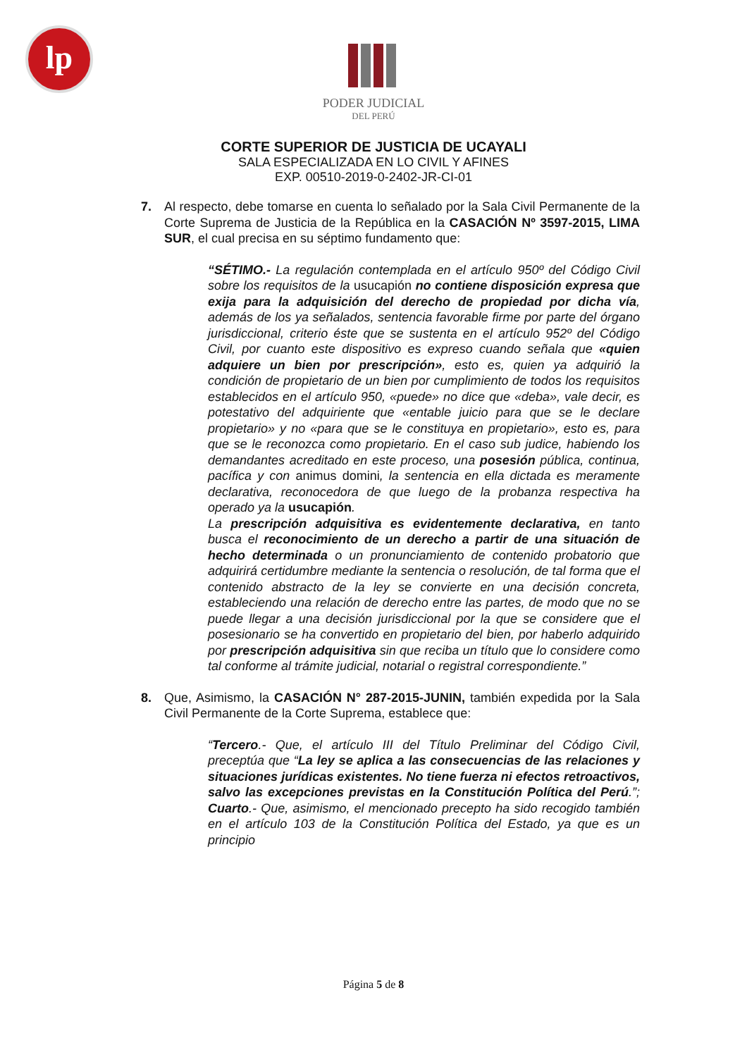lp
PODER JUDICIAL
DEL PERÚ
CORTE SUPERIOR DE JUSTICIA DE UCAYALI
SALA ESPECIALIZADA EN LO CIVIL Y AFINES
EXP. 00510-2019-0-2402-JR-CI-01
7. Al respecto, debe tomarse en cuenta lo señalado por la Sala Civil Permanente de la Corte Suprema de Justicia de la República en la CASACIÓN Nº 3597-2015, LIMA SUR, el cual precisa en su séptimo fundamento que:
“SÉTIMO.- La regulación contemplada en el artículo 950º del Código Civil sobre los requisitos de la usucapión no contiene disposición expresa que exija para la adquisición del derecho de propiedad por dicha vía, además de los ya señalados, sentencia favorable firme por parte del órgano jurisdiccional, criterio éste que se sustenta en el artículo 952º del Código Civil, por cuanto este dispositivo es expreso cuando señala que «quien adquiere un bien por prescripción», esto es, quien ya adquirió la condición de propietario de un bien por cumplimiento de todos los requisitos establecidos en el artículo 950, «puede» no dice que «deba», vale decir, es potestativo del adquiriente que «entable juicio para que se le declare propietario» y no «para que se le constituya en propietario», esto es, para que se le reconozca como propietario. En el caso sub judice, habiendo los demandantes acreditado en este proceso, una posesión pública, continua, pacífica y con animus domini, la sentencia en ella dictada es meramente declarativa, reconocedora de que luego de la probanza respectiva ha operado ya la usucapión.
La prescripción adquisitiva es evidentemente declarativa, en tanto busca el reconocimiento de un derecho a partir de una situación de hecho determinada o un pronunciamiento de contenido probatorio que adquirirá certidumbre mediante la sentencia o resolución, de tal forma que el contenido abstracto de la ley se convierte en una decisión concreta, estableciendo una relación de derecho entre las partes, de modo que no se puede llegar a una decisión jurisdiccional por la que se considere que el posesionario se ha convertido en propietario del bien, por haberlo adquirido por prescripción adquisitiva sin que reciba un título que lo considere como tal conforme al trámite judicial, notarial o registral correspondiente.”
8. Que, Asimismo, la CASACIÓN N° 287-2015-JUNIN, también expedida por la Sala Civil Permanente de la Corte Suprema, establece que:
“Tercero.- Que, el artículo III del Título Preliminar del Código Civil, preceptúa que “La ley se aplica a las consecuencias de las relaciones y situaciones jurídicas existentes. No tiene fuerza ni efectos retroactivos, salvo las excepciones previstas en la Constitución Política del Perú.”; Cuarto.- Que, asimismo, el mencionado precepto ha sido recogido también en el artículo 103 de la Constitución Política del Estado, ya que es un principio
Página 5 de 8